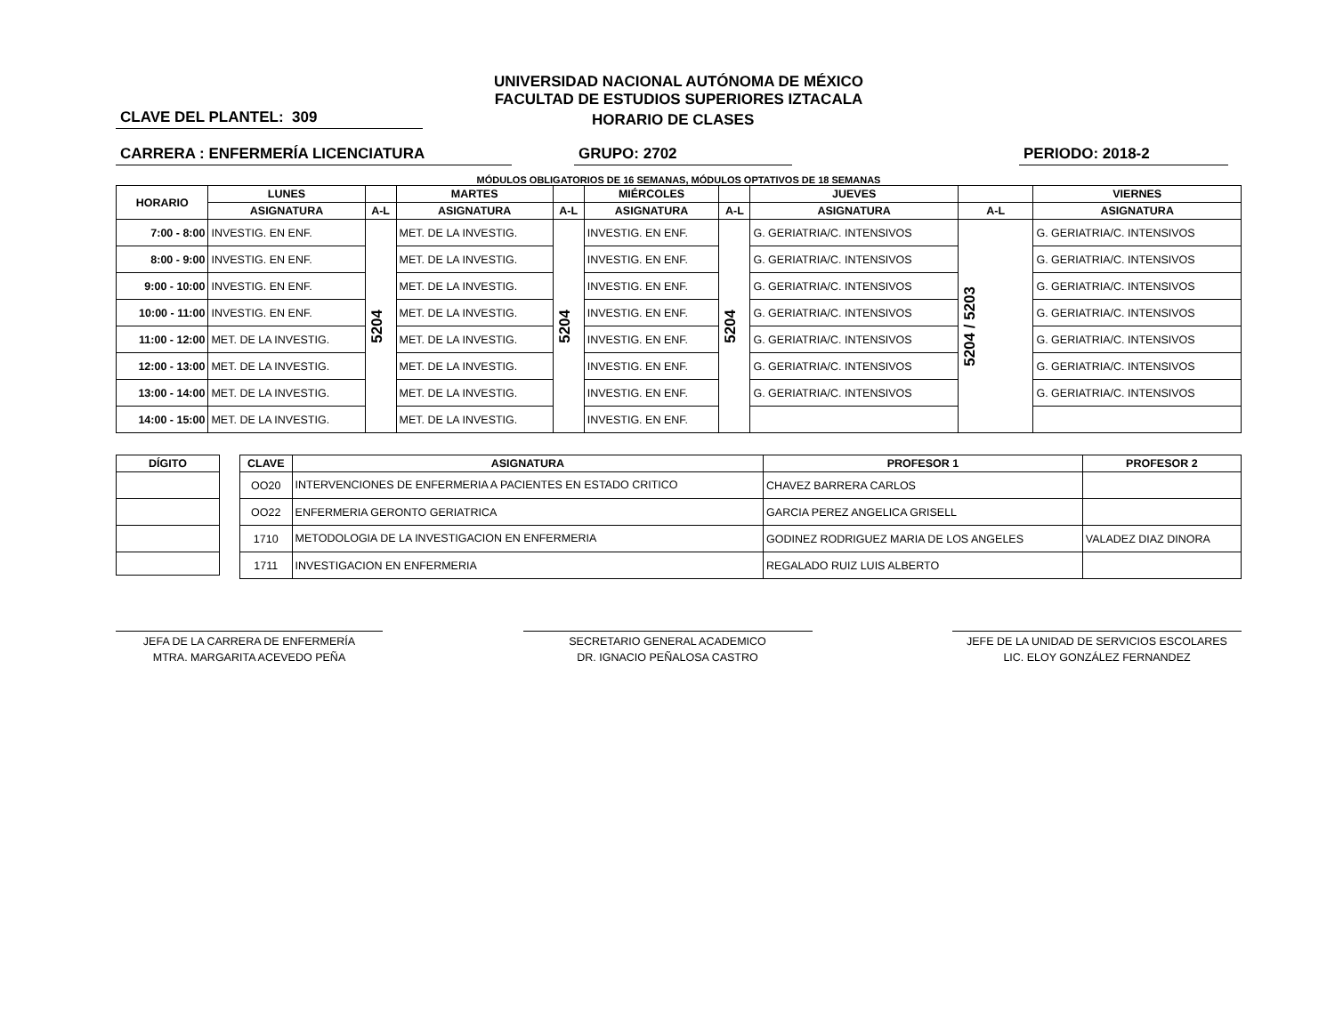UNIVERSIDAD NACIONAL AUTÓNOMA DE MÉXICO
FACULTAD DE ESTUDIOS SUPERIORES IZTACALA
CLAVE DEL PLANTEL: 309 HORARIO DE CLASES
CARRERA : ENFERMERÍA LICENCIATURA GRUPO: 2702 PERIODO: 2018-2
MÓDULOS OBLIGATORIOS DE 16 SEMANAS, MÓDULOS OPTATIVOS DE 18 SEMANAS
| HORARIO | LUNES | | MARTES | | MIÉRCOLES | | JUEVES | | VIERNES |
| --- | --- | --- | --- | --- | --- | --- | --- | --- | --- |
| | ASIGNATURA | A-L | ASIGNATURA | A-L | ASIGNATURA | A-L | ASIGNATURA | A-L | ASIGNATURA |
| 7:00 - 8:00 | INVESTIG. EN ENF. | 5204 | MET. DE LA INVESTIG. | 5204 | INVESTIG. EN ENF. | 5204 | G. GERIATRIA/C. INTENSIVOS | 5204 / 5203 | G. GERIATRIA/C. INTENSIVOS |
| 8:00 - 9:00 | INVESTIG. EN ENF. | | MET. DE LA INVESTIG. | | INVESTIG. EN ENF. | | G. GERIATRIA/C. INTENSIVOS | | G. GERIATRIA/C. INTENSIVOS |
| 9:00 - 10:00 | INVESTIG. EN ENF. | | MET. DE LA INVESTIG. | | INVESTIG. EN ENF. | | G. GERIATRIA/C. INTENSIVOS | | G. GERIATRIA/C. INTENSIVOS |
| 10:00 - 11:00 | INVESTIG. EN ENF. | | MET. DE LA INVESTIG. | | INVESTIG. EN ENF. | | G. GERIATRIA/C. INTENSIVOS | | G. GERIATRIA/C. INTENSIVOS |
| 11:00 - 12:00 | MET. DE LA INVESTIG. | | MET. DE LA INVESTIG. | | INVESTIG. EN ENF. | | G. GERIATRIA/C. INTENSIVOS | | G. GERIATRIA/C. INTENSIVOS |
| 12:00 - 13:00 | MET. DE LA INVESTIG. | | MET. DE LA INVESTIG. | | INVESTIG. EN ENF. | | G. GERIATRIA/C. INTENSIVOS | | G. GERIATRIA/C. INTENSIVOS |
| 13:00 - 14:00 | MET. DE LA INVESTIG. | | MET. DE LA INVESTIG. | | INVESTIG. EN ENF. | | G. GERIATRIA/C. INTENSIVOS | | G. GERIATRIA/C. INTENSIVOS |
| 14:00 - 15:00 | MET. DE LA INVESTIG. | | MET. DE LA INVESTIG. | | INVESTIG. EN ENF. | | | | |
| DÍGITO |
| --- |
| CLAVE | ASIGNATURA | PROFESOR 1 | PROFESOR 2 |
| --- | --- | --- | --- |
| OO20 | INTERVENCIONES DE ENFERMERIA A PACIENTES EN ESTADO CRITICO | CHAVEZ BARRERA CARLOS | |
| OO22 | ENFERMERIA GERONTO GERIATRICA | GARCIA PEREZ ANGELICA GRISELL | |
| 1710 | METODOLOGIA DE LA INVESTIGACION EN ENFERMERIA | GODINEZ RODRIGUEZ MARIA DE LOS ANGELES | VALADEZ DIAZ DINORA |
| 1711 | INVESTIGACION EN ENFERMERIA | REGALADO RUIZ LUIS ALBERTO | |
JEFA DE LA CARRERA DE ENFERMERÍA
MTRA. MARGARITA ACEVEDO PEÑA
SECRETARIO GENERAL ACADEMICO
DR. IGNACIO PEÑALOSA CASTRO
JEFE DE LA UNIDAD DE SERVICIOS ESCOLARES
LIC. ELOY GONZÁLEZ FERNANDEZ